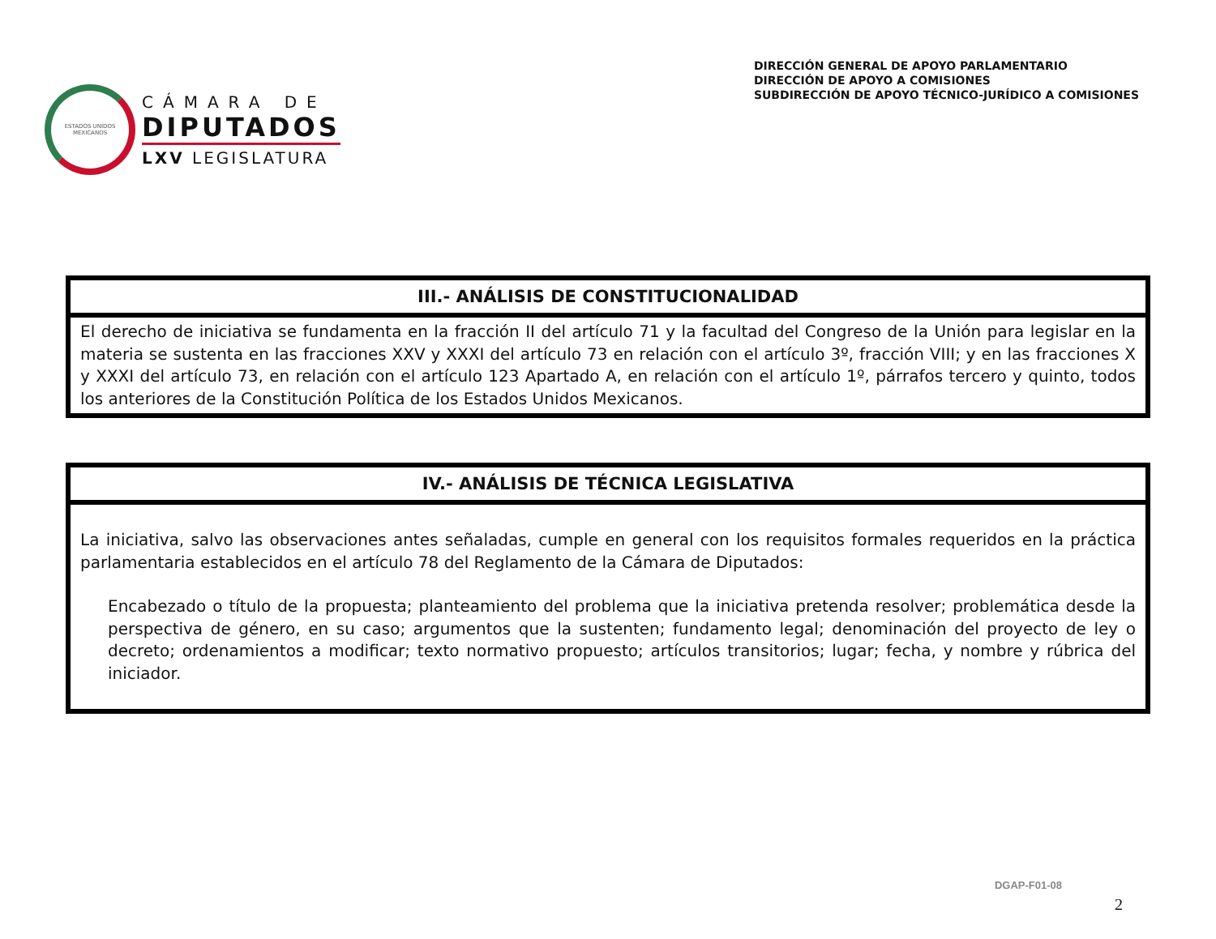ESTADOS UNIDOS MEXICANOS
CÁMARA DE
DIPUTADOS
LXV LEGISLATURA
DIRECCIÓN GENERAL DE APOYO PARLAMENTARIO
DIRECCIÓN DE APOYO A COMISIONES
SUBDIRECCIÓN DE APOYO TÉCNICO-JURÍDICO A COMISIONES
| III.- ANÁLISIS DE CONSTITUCIONALIDAD |
| --- |
| El derecho de iniciativa se fundamenta en la fracción II del artículo 71 y la facultad del Congreso de la Unión para legislar en la materia se sustenta en las fracciones XXV y XXXI del artículo 73 en relación con el artículo 3º, fracción VIII; y en las fracciones X y XXXI del artículo 73, en relación con el artículo 123 Apartado A, en relación con el artículo 1º, párrafos tercero y quinto, todos los anteriores de la Constitución Política de los Estados Unidos Mexicanos. |
| IV.- ANÁLISIS DE TÉCNICA LEGISLATIVA |
| --- |
| La iniciativa, salvo las observaciones antes señaladas, cumple en general con los requisitos formales requeridos en la práctica parlamentaria establecidos en el artículo 78 del Reglamento de la Cámara de Diputados: Encabezado o título de la propuesta; planteamiento del problema que la iniciativa pretenda resolver; problemática desde la perspectiva de género, en su caso; argumentos que la sustenten; fundamento legal; denominación del proyecto de ley o decreto; ordenamientos a modificar; texto normativo propuesto; artículos transitorios; lugar; fecha, y nombre y rúbrica del iniciador. |
DGAP-F01-08
2